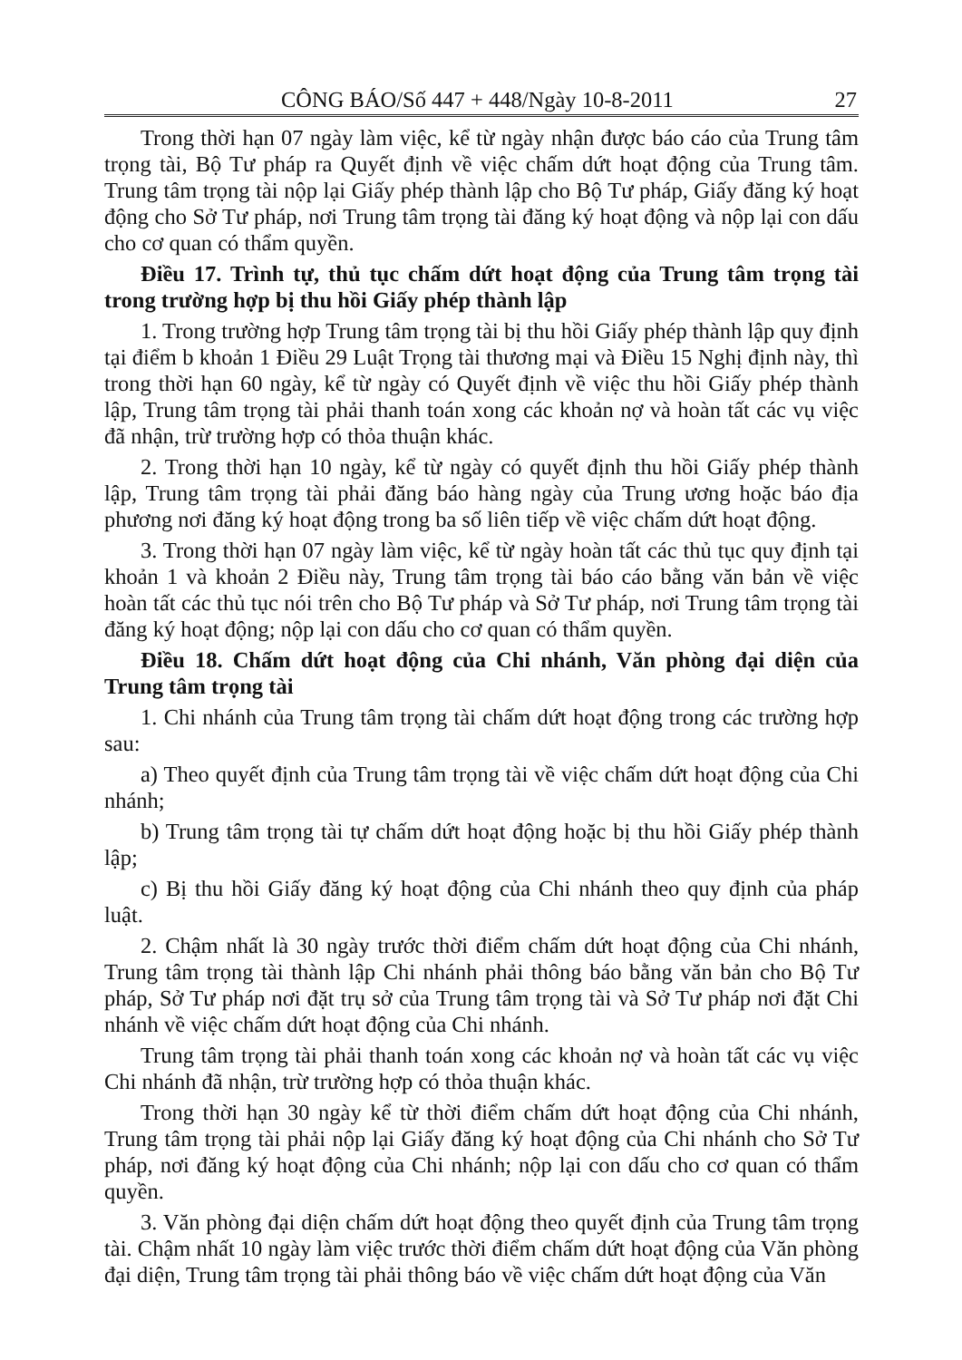CÔNG BÁO/Số 447 + 448/Ngày 10-8-2011 27
Trong thời hạn 07 ngày làm việc, kể từ ngày nhận được báo cáo của Trung tâm trọng tài, Bộ Tư pháp ra Quyết định về việc chấm dứt hoạt động của Trung tâm. Trung tâm trọng tài nộp lại Giấy phép thành lập cho Bộ Tư pháp, Giấy đăng ký hoạt động cho Sở Tư pháp, nơi Trung tâm trọng tài đăng ký hoạt động và nộp lại con dấu cho cơ quan có thẩm quyền.
Điều 17. Trình tự, thủ tục chấm dứt hoạt động của Trung tâm trọng tài trong trường hợp bị thu hồi Giấy phép thành lập
1. Trong trường hợp Trung tâm trọng tài bị thu hồi Giấy phép thành lập quy định tại điểm b khoản 1 Điều 29 Luật Trọng tài thương mại và Điều 15 Nghị định này, thì trong thời hạn 60 ngày, kể từ ngày có Quyết định về việc thu hồi Giấy phép thành lập, Trung tâm trọng tài phải thanh toán xong các khoản nợ và hoàn tất các vụ việc đã nhận, trừ trường hợp có thỏa thuận khác.
2. Trong thời hạn 10 ngày, kể từ ngày có quyết định thu hồi Giấy phép thành lập, Trung tâm trọng tài phải đăng báo hàng ngày của Trung ương hoặc báo địa phương nơi đăng ký hoạt động trong ba số liên tiếp về việc chấm dứt hoạt động.
3. Trong thời hạn 07 ngày làm việc, kể từ ngày hoàn tất các thủ tục quy định tại khoản 1 và khoản 2 Điều này, Trung tâm trọng tài báo cáo bằng văn bản về việc hoàn tất các thủ tục nói trên cho Bộ Tư pháp và Sở Tư pháp, nơi Trung tâm trọng tài đăng ký hoạt động; nộp lại con dấu cho cơ quan có thẩm quyền.
Điều 18. Chấm dứt hoạt động của Chi nhánh, Văn phòng đại diện của Trung tâm trọng tài
1. Chi nhánh của Trung tâm trọng tài chấm dứt hoạt động trong các trường hợp sau:
a) Theo quyết định của Trung tâm trọng tài về việc chấm dứt hoạt động của Chi nhánh;
b) Trung tâm trọng tài tự chấm dứt hoạt động hoặc bị thu hồi Giấy phép thành lập;
c) Bị thu hồi Giấy đăng ký hoạt động của Chi nhánh theo quy định của pháp luật.
2. Chậm nhất là 30 ngày trước thời điểm chấm dứt hoạt động của Chi nhánh, Trung tâm trọng tài thành lập Chi nhánh phải thông báo bằng văn bản cho Bộ Tư pháp, Sở Tư pháp nơi đặt trụ sở của Trung tâm trọng tài và Sở Tư pháp nơi đặt Chi nhánh về việc chấm dứt hoạt động của Chi nhánh.
Trung tâm trọng tài phải thanh toán xong các khoản nợ và hoàn tất các vụ việc Chi nhánh đã nhận, trừ trường hợp có thỏa thuận khác.
Trong thời hạn 30 ngày kể từ thời điểm chấm dứt hoạt động của Chi nhánh, Trung tâm trọng tài phải nộp lại Giấy đăng ký hoạt động của Chi nhánh cho Sở Tư pháp, nơi đăng ký hoạt động của Chi nhánh; nộp lại con dấu cho cơ quan có thẩm quyền.
3. Văn phòng đại diện chấm dứt hoạt động theo quyết định của Trung tâm trọng tài. Chậm nhất 10 ngày làm việc trước thời điểm chấm dứt hoạt động của Văn phòng đại diện, Trung tâm trọng tài phải thông báo về việc chấm dứt hoạt động của Văn